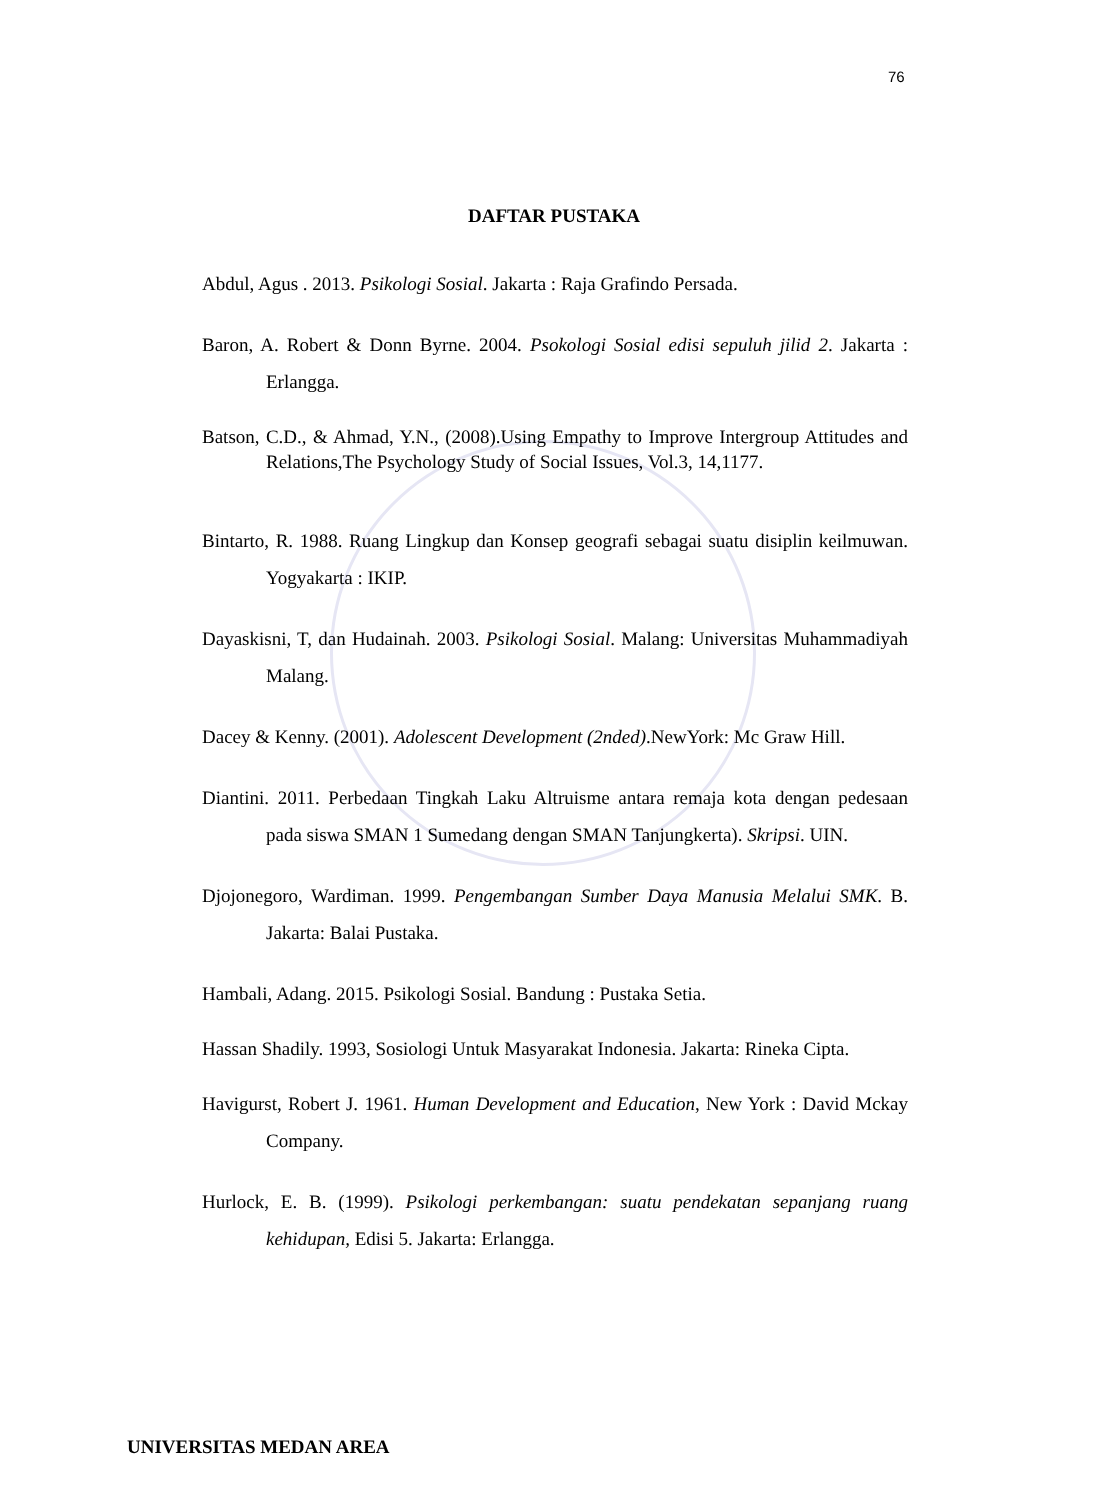76
DAFTAR PUSTAKA
Abdul, Agus . 2013. Psikologi Sosial. Jakarta : Raja Grafindo Persada.
Baron, A. Robert & Donn Byrne. 2004. Psokologi Sosial edisi sepuluh jilid 2. Jakarta : Erlangga.
Batson, C.D., & Ahmad, Y.N., (2008).Using Empathy to Improve Intergroup Attitudes and Relations,The Psychology Study of Social Issues, Vol.3, 14,1177.
Bintarto, R. 1988. Ruang Lingkup dan Konsep geografi sebagai suatu disiplin keilmuwan. Yogyakarta : IKIP.
Dayaskisni, T, dan Hudainah. 2003. Psikologi Sosial. Malang: Universitas Muhammadiyah Malang.
Dacey & Kenny. (2001). Adolescent Development (2nded).NewYork: Mc Graw Hill.
Diantini. 2011. Perbedaan Tingkah Laku Altruisme antara remaja kota dengan pedesaan pada siswa SMAN 1 Sumedang dengan SMAN Tanjungkerta). Skripsi. UIN.
Djojonegoro, Wardiman. 1999. Pengembangan Sumber Daya Manusia Melalui SMK. B. Jakarta: Balai Pustaka.
Hambali, Adang. 2015. Psikologi Sosial. Bandung : Pustaka Setia.
Hassan Shadily. 1993, Sosiologi Untuk Masyarakat Indonesia. Jakarta: Rineka Cipta.
Havigurst, Robert J. 1961. Human Development and Education, New York : David Mckay Company.
Hurlock, E. B. (1999). Psikologi perkembangan: suatu pendekatan sepanjang ruang kehidupan, Edisi 5. Jakarta: Erlangga.
UNIVERSITAS MEDAN AREA